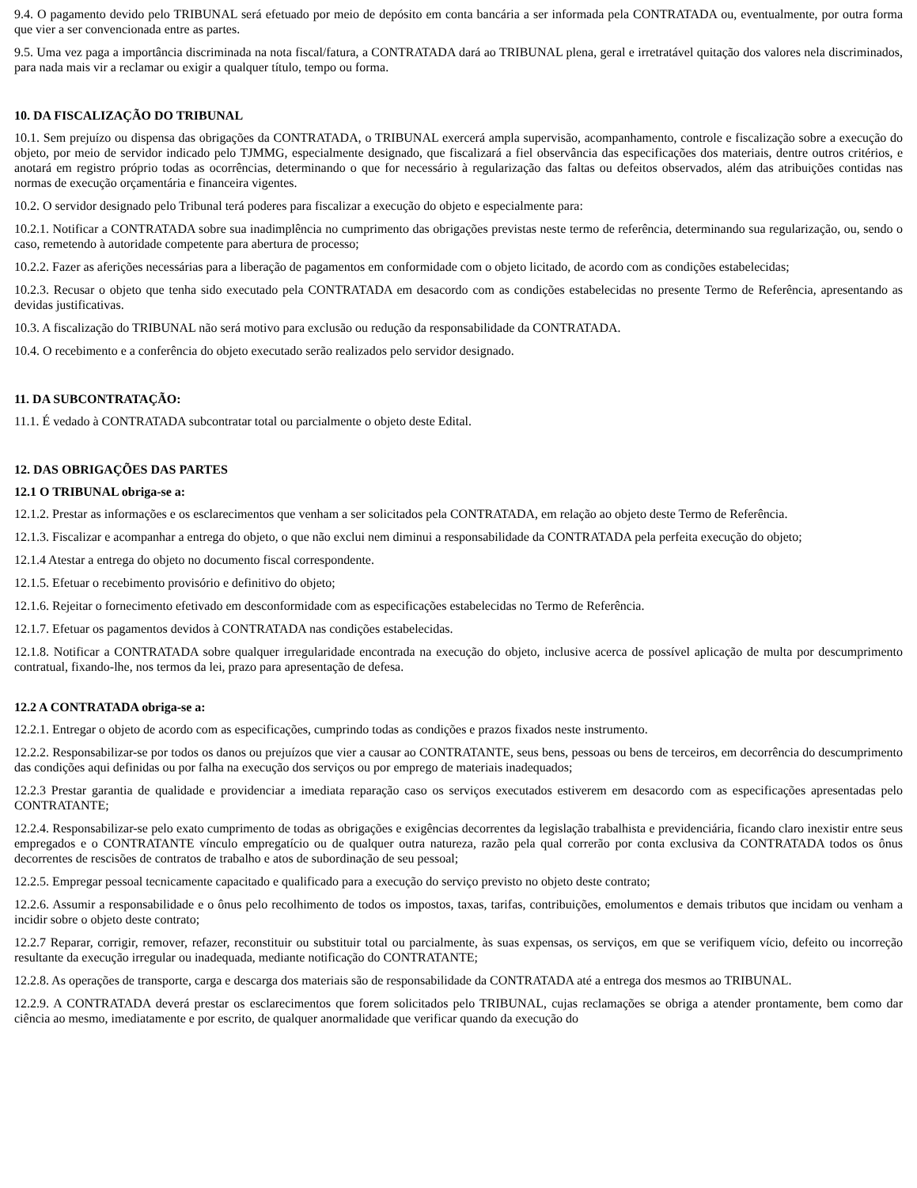9.4. O pagamento devido pelo TRIBUNAL será efetuado por meio de depósito em conta bancária a ser informada pela CONTRATADA ou, eventualmente, por outra forma que vier a ser convencionada entre as partes.
9.5. Uma vez paga a importância discriminada na nota fiscal/fatura, a CONTRATADA dará ao TRIBUNAL plena, geral e irretratável quitação dos valores nela discriminados, para nada mais vir a reclamar ou exigir a qualquer título, tempo ou forma.
10. DA FISCALIZAÇÃO DO TRIBUNAL
10.1. Sem prejuízo ou dispensa das obrigações da CONTRATADA, o TRIBUNAL exercerá ampla supervisão, acompanhamento, controle e fiscalização sobre a execução do objeto, por meio de servidor indicado pelo TJMMG, especialmente designado, que fiscalizará a fiel observância das especificações dos materiais, dentre outros critérios, e anotará em registro próprio todas as ocorrências, determinando o que for necessário à regularização das faltas ou defeitos observados, além das atribuições contidas nas normas de execução orçamentária e financeira vigentes.
10.2. O servidor designado pelo Tribunal terá poderes para fiscalizar a execução do objeto e especialmente para:
10.2.1. Notificar a CONTRATADA sobre sua inadimplência no cumprimento das obrigações previstas neste termo de referência, determinando sua regularização, ou, sendo o caso, remetendo à autoridade competente para abertura de processo;
10.2.2. Fazer as aferições necessárias para a liberação de pagamentos em conformidade com o objeto licitado, de acordo com as condições estabelecidas;
10.2.3. Recusar o objeto que tenha sido executado pela CONTRATADA em desacordo com as condições estabelecidas no presente Termo de Referência, apresentando as devidas justificativas.
10.3. A fiscalização do TRIBUNAL não será motivo para exclusão ou redução da responsabilidade da CONTRATADA.
10.4. O recebimento e a conferência do objeto executado serão realizados pelo servidor designado.
11. DA SUBCONTRATAÇÃO:
11.1. É vedado à CONTRATADA subcontratar total ou parcialmente o objeto deste Edital.
12. DAS OBRIGAÇÕES DAS PARTES
12.1 O TRIBUNAL obriga-se a:
12.1.2. Prestar as informações e os esclarecimentos que venham a ser solicitados pela CONTRATADA, em relação ao objeto deste Termo de Referência.
12.1.3. Fiscalizar e acompanhar a entrega do objeto, o que não exclui nem diminui a responsabilidade da CONTRATADA pela perfeita execução do objeto;
12.1.4 Atestar a entrega do objeto no documento fiscal correspondente.
12.1.5. Efetuar o recebimento provisório e definitivo do objeto;
12.1.6. Rejeitar o fornecimento efetivado em desconformidade com as especificações estabelecidas no Termo de Referência.
12.1.7. Efetuar os pagamentos devidos à CONTRATADA nas condições estabelecidas.
12.1.8. Notificar a CONTRATADA sobre qualquer irregularidade encontrada na execução do objeto, inclusive acerca de possível aplicação de multa por descumprimento contratual, fixando-lhe, nos termos da lei, prazo para apresentação de defesa.
12.2 A CONTRATADA obriga-se a:
12.2.1. Entregar o objeto de acordo com as especificações, cumprindo todas as condições e prazos fixados neste instrumento.
12.2.2. Responsabilizar-se por todos os danos ou prejuízos que vier a causar ao CONTRATANTE, seus bens, pessoas ou bens de terceiros, em decorrência do descumprimento das condições aqui definidas ou por falha na execução dos serviços ou por emprego de materiais inadequados;
12.2.3 Prestar garantia de qualidade e providenciar a imediata reparação caso os serviços executados estiverem em desacordo com as especificações apresentadas pelo CONTRATANTE;
12.2.4. Responsabilizar-se pelo exato cumprimento de todas as obrigações e exigências decorrentes da legislação trabalhista e previdenciária, ficando claro inexistir entre seus empregados e o CONTRATANTE vínculo empregatício ou de qualquer outra natureza, razão pela qual correrão por conta exclusiva da CONTRATADA todos os ônus decorrentes de rescisões de contratos de trabalho e atos de subordinação de seu pessoal;
12.2.5. Empregar pessoal tecnicamente capacitado e qualificado para a execução do serviço previsto no objeto deste contrato;
12.2.6. Assumir a responsabilidade e o ônus pelo recolhimento de todos os impostos, taxas, tarifas, contribuições, emolumentos e demais tributos que incidam ou venham a incidir sobre o objeto deste contrato;
12.2.7 Reparar, corrigir, remover, refazer, reconstituir ou substituir total ou parcialmente, às suas expensas, os serviços, em que se verifiquem vício, defeito ou incorreção resultante da execução irregular ou inadequada, mediante notificação do CONTRATANTE;
12.2.8. As operações de transporte, carga e descarga dos materiais são de responsabilidade da CONTRATADA até a entrega dos mesmos ao TRIBUNAL.
12.2.9. A CONTRATADA deverá prestar os esclarecimentos que forem solicitados pelo TRIBUNAL, cujas reclamações se obriga a atender prontamente, bem como dar ciência ao mesmo, imediatamente e por escrito, de qualquer anormalidade que verificar quando da execução do